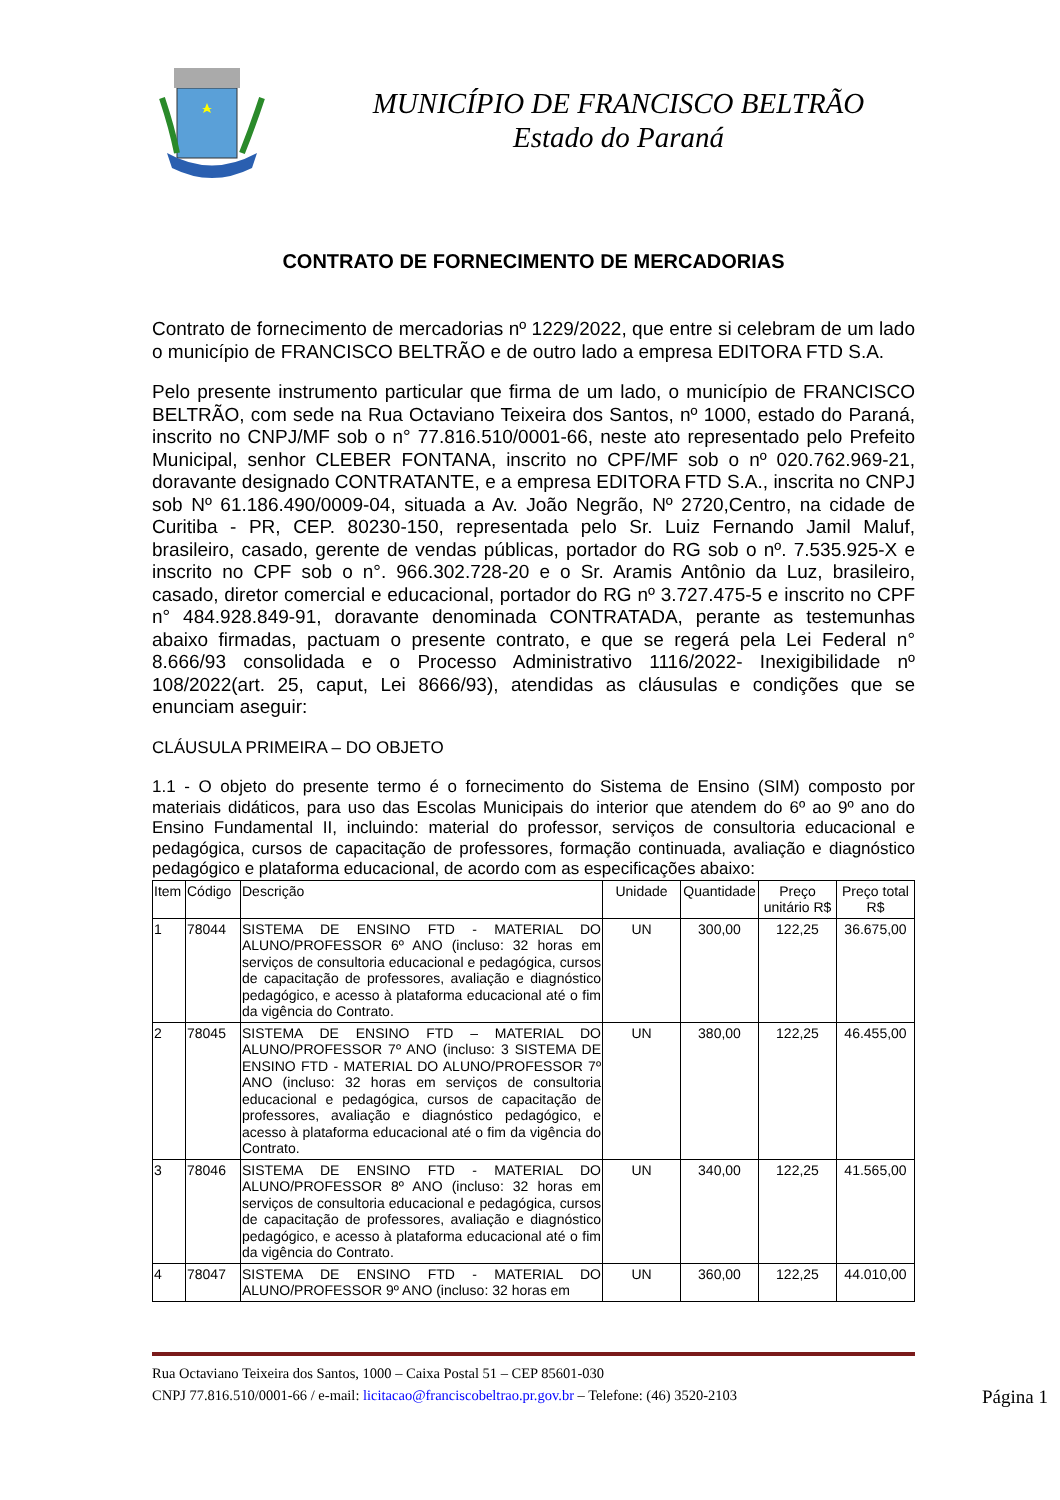MUNICÍPIO DE FRANCISCO BELTRÃO
Estado do Paraná
CONTRATO DE FORNECIMENTO DE MERCADORIAS
Contrato de fornecimento de mercadorias nº 1229/2022, que entre si celebram de um lado o município de FRANCISCO BELTRÃO e de outro lado a empresa EDITORA FTD S.A.
Pelo presente instrumento particular que firma de um lado, o município de FRANCISCO BELTRÃO, com sede na Rua Octaviano Teixeira dos Santos, nº 1000, estado do Paraná, inscrito no CNPJ/MF sob o n° 77.816.510/0001-66, neste ato representado pelo Prefeito Municipal, senhor CLEBER FONTANA, inscrito no CPF/MF sob o nº 020.762.969-21, doravante designado CONTRATANTE, e a empresa EDITORA FTD S.A., inscrita no CNPJ sob Nº 61.186.490/0009-04, situada a Av. João Negrão, Nº 2720,Centro, na cidade de Curitiba - PR, CEP. 80230-150, representada pelo Sr. Luiz Fernando Jamil Maluf, brasileiro, casado, gerente de vendas públicas, portador do RG sob o nº. 7.535.925-X e inscrito no CPF sob o n°. 966.302.728-20 e o Sr. Aramis Antônio da Luz, brasileiro, casado, diretor comercial e educacional, portador do RG nº 3.727.475-5 e inscrito no CPF n° 484.928.849-91, doravante denominada CONTRATADA, perante as testemunhas abaixo firmadas, pactuam o presente contrato, e que se regerá pela Lei Federal n° 8.666/93 consolidada e o Processo Administrativo 1116/2022- Inexigibilidade nº 108/2022(art. 25, caput, Lei 8666/93), atendidas as cláusulas e condições que se enunciam aseguir:
CLÁUSULA PRIMEIRA – DO OBJETO
1.1 - O objeto do presente termo é o fornecimento do Sistema de Ensino (SIM) composto por materiais didáticos, para uso das Escolas Municipais do interior que atendem do 6º ao 9º ano do Ensino Fundamental II, incluindo: material do professor, serviços de consultoria educacional e pedagógica, cursos de capacitação de professores, formação continuada, avaliação e diagnóstico pedagógico e plataforma educacional, de acordo com as especificações abaixo:
| Item | Código | Descrição | Unidade | Quantidade | Preço unitário R$ | Preço total R$ |
| --- | --- | --- | --- | --- | --- | --- |
| 1 | 78044 | SISTEMA DE ENSINO FTD - MATERIAL DO ALUNO/PROFESSOR 6º ANO (incluso: 32 horas em serviços de consultoria educacional e pedagógica, cursos de capacitação de professores, avaliação e diagnóstico pedagógico, e acesso à plataforma educacional até o fim da vigência do Contrato. | UN | 300,00 | 122,25 | 36.675,00 |
| 2 | 78045 | SISTEMA DE ENSINO FTD – MATERIAL DO ALUNO/PROFESSOR 7º ANO (incluso: 3 SISTEMA DE ENSINO FTD - MATERIAL DO ALUNO/PROFESSOR 7º ANO (incluso: 32 horas em serviços de consultoria educacional e pedagógica, cursos de capacitação de professores, avaliação e diagnóstico pedagógico, e acesso à plataforma educacional até o fim da vigência do Contrato. | UN | 380,00 | 122,25 | 46.455,00 |
| 3 | 78046 | SISTEMA DE ENSINO FTD - MATERIAL DO ALUNO/PROFESSOR 8º ANO (incluso: 32 horas em serviços de consultoria educacional e pedagógica, cursos de capacitação de professores, avaliação e diagnóstico pedagógico, e acesso à plataforma educacional até o fim da vigência do Contrato. | UN | 340,00 | 122,25 | 41.565,00 |
| 4 | 78047 | SISTEMA DE ENSINO FTD - MATERIAL DO ALUNO/PROFESSOR 9º ANO (incluso: 32 horas em | UN | 360,00 | 122,25 | 44.010,00 |
Rua Octaviano Teixeira dos Santos, 1000 – Caixa Postal 51 – CEP 85601-030
CNPJ 77.816.510/0001-66 / e-mail: licitacao@franciscobeltrao.pr.gov.br – Telefone: (46) 3520-2103
Página 1